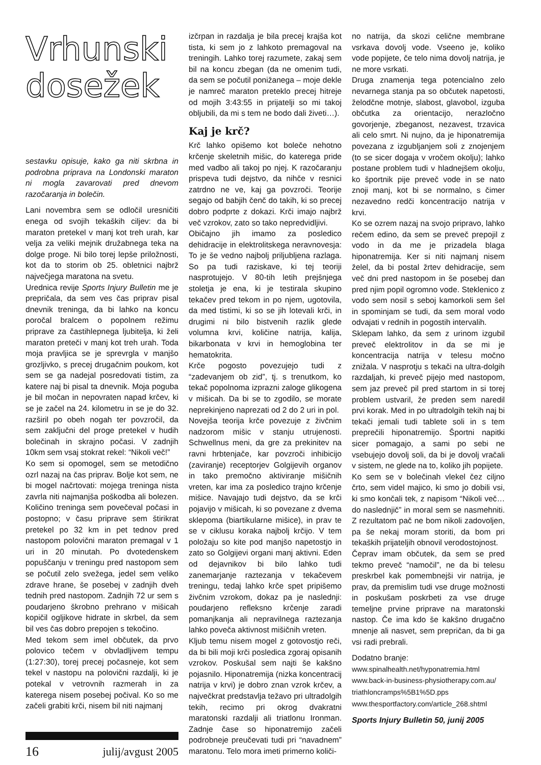Vrhunski
dosežek
sestavku opisuje, kako ga niti skrbna in podrobna priprava na Londonski maraton ni mogla zavarovati pred dnevom razočaranja in bolečin.
Lani novembra sem se odločil uresničiti enega od svojih tekaških ciljev: da bi maraton pretekel v manj kot treh urah, kar velja za veliki mejnik družabnega teka na dolge proge. Ni bilo torej lepše priložnosti, kot da to storim ob 25. obletnici najbrž največjega maratona na svetu.
Urednica revije Sports Injury Bulletin me je prepričala, da sem ves čas priprav pisal dnevnik treninga, da bi lahko na koncu poročal bralcem o popolnem režimu priprave za častihlepnega ljubitelja, ki želi maraton preteči v manj kot treh urah. Toda moja pravljica se je sprevrgla v manjšo grozljivko, s precej drugačnim poukom, kot sem se ga nadejal posredovati tistim, za katere naj bi pisal ta dnevnik. Moja poguba je bil močan in nepovraten napad krčev, ki se je začel na 24. kilometru in se je do 32. razširil po obeh nogah ter povzročil, da sem zaključni del proge pretekel v hudih bolečinah in skrajno počasi. V zadnjih 10km sem vsaj stokrat rekel: “Nikoli več!”
Ko sem si opomogel, sem se metodično ozrl nazaj na čas priprav. Bolje kot sem, ne bi mogel načrtovati: mojega treninga nista zavrla niti najmanjša poškodba ali bolezen. Količino treninga sem povečeval počasi in postopno; v času priprave sem štirikrat pretekel po 32 km in pet tednov pred nastopom polovični maraton premagal v 1 uri in 20 minutah. Po dvotedenskem popuščanju v treningu pred nastopom sem se počutil zelo svežega, jedel sem veliko zdrave hrane, še posebej v zadnjih dveh tednih pred nastopom. Zadnjih 72 ur sem s poudarjeno škrobno prehrano v mišicah kopičil ogljikove hidrate in skrbel, da sem bil ves čas dobro prepojen s tekočino.
Med tekom sem imel občutek, da prvo polovico tečem v obvladljivem tempu (1:27:30), torej precej počasneje, kot sem tekel v nastopu na polovični razdalji, ki je potekal v vetrovnih razmerah in za katerega nisem posebej počival. Ko so me začeli grabiti krči, nisem bil niti najmanj
16 julij/avgust 2005
izčrpan in razdalja je bila precej krajša kot tista, ki sem jo z lahkoto premagoval na treningih. Lahko torej razumete, zakaj sem bil na koncu zbegan (da ne omenim tudi, da sem se počutil ponižanega – moje dekle je namreč maraton preteklo precej hitreje od mojih 3:43:55 in prijatelji so mi takoj obljubili, da mi s tem ne bodo dali živeti…).
Kaj je krč?
Krč lahko opišemo kot boleče nehotno krčenje skeletnih mišic, do katerega pride med vadbo ali takoj po njej. K razočaranju prispeva tudi dejstvo, da nihče v resnici zatrdno ne ve, kaj ga povzroči. Teorije segajo od babjih čenč do takih, ki so precej dobro podprte z dokazi. Krči imajo najbrž več vzrokov, zato so tako nepredvidljivi.
Običajno jih imamo za posledico dehidracije in elektrolitskega neravnovesja: To je še vedno najbolj priljubljena razlaga. So pa tudi raziskave, ki tej teoriji nasprotujejo. V 80-tih letih prejšnjega stoletja je ena, ki je testirala skupino tekačev pred tekom in po njem, ugotovila, da med tistimi, ki so se jih lotevali krči, in drugimi ni bilo bistvenih razlik glede volumna krvi, količine natrija, kalija, bikarbonata v krvi in hemoglobina ter hematokrita.
Krče pogosto povezujejo tudi z “zadevanjem ob zid”, tj. s trenutkom, ko tekač popolnoma izprazni zaloge glikogena v mišicah. Da bi se to zgodilo, se morate neprekinjeno naprezati od 2 do 2 uri in pol.
Novejša teorija krče povezuje z živčnim nadzorom mišic v stanju utrujenosti. Schwellnus meni, da gre za prekinitev na ravni hrbtenjače, kar povzroči inhibicijo (zaviranje) receptorjev Golgijevih organov in tako premočno aktiviranje mišičnih vreten, kar ima za posledico trajno krčenje mišice. Navajajo tudi dejstvo, da se krči pojavijo v mišicah, ki so povezane z dvema sklepoma (biartikularne mišice), in prav te se v ciklusu koraka najbolj krčijo. V tem položaju so kite pod manjšo napetostjo in zato so Golgijevi organi manj aktivni. Eden od dejavnikov bi bilo lahko tudi zanemarjanje raztezanja v tekačevem treningu, tedaj lahko krče spet pripišemo živčnim vzrokom, dokaz pa je naslednji: poudarjeno refleksno krčenje zaradi pomanjkanja ali nepravilnega raztezanja lahko poveča aktivnost mišičnih vreten.
Kljub temu nisem mogel z gotovostjo reči, da bi bili moji krči posledica zgoraj opisanih vzrokov. Poskušal sem najti še kakšno pojasnilo. Hiponatremija (nizka koncentracij natrija v krvi) je dobro znan vzrok krčev, a največkrat predstavlja težavo pri ultradolgih tekih, recimo pri okrog dvakratni maratonski razdalji ali triatlonu Ironman. Zadnje čase so hiponatremijo začeli podrobneje preučevati tudi pri “navadnem” maratonu. Telo mora imeti primerno količi-
no natrija, da skozi celične membrane vsrkava dovolj vode. Vseeno je, koliko vode popijete, če telo nima dovolj natrija, je ne more vsrkati.
Druga znamenja tega potencialno zelo nevarnega stanja pa so občutek napetosti, želodčne motnje, slabost, glavobol, izguba občutka za orientacijo, nerazločno govorjenje, zbeganost, nezavest, trzavica ali celo smrt. Ni nujno, da je hiponatremija povezana z izgubljanjem soli z znojenjem (to se sicer dogaja v vročem okolju); lahko postane problem tudi v hladnejšem okolju, ko športnik pije preveč vode in se nato znoji manj, kot bi se normalno, s čimer nezavedno redči koncentracijo natrija v krvi.
Ko se ozrem nazaj na svojo pripravo, lahko rečem edino, da sem se preveč prepojil z vodo in da me je prizadela blaga hiponatremija. Ker si niti najmanj nisem želel, da bi postal žrtev dehidracije, sem več dni pred nastopom in še posebej dan pred njim popil ogromno vode. Steklenico z vodo sem nosil s seboj kamorkoli sem šel in spominjam se tudi, da sem moral vodo odvajati v rednih in pogostih intervalih.
Sklepam lahko, da sem z urinom izgubil preveč elektrolitov in da se mi je koncentracija natrija v telesu močno znižala. V nasprotju s tekači na ultra-dolgih razdaljah, ki preveč pijejo med nastopom, sem jaz preveč pil pred startom in si torej problem ustvaril, že preden sem naredil prvi korak. Med in po ultradolgih tekih naj bi tekači jemali tudi tablete soli in s tem preprečili hiponatremijo. Športni napitki sicer pomagajo, a sami po sebi ne vsebujejo dovolj soli, da bi je dovolj vračali v sistem, ne glede na to, koliko jih popijete.
Ko sem se v bolečinah vlekel čez ciljno črto, sem videl majico, ki smo jo dobili vsi, ki smo končali tek, z napisom “Nikoli več… do naslednjič” in moral sem se nasmehniti. Z rezultatom pač ne bom nikoli zadovoljen, pa še nekaj moram storiti, da bom pri tekaških prijateljih obnovil verodostojnost.
Čeprav imam občutek, da sem se pred tekmo preveč “namočil”, ne da bi telesu preskrbel kak pomembnejši vir natrija, je prav, da premislim tudi vse druge možnosti in poskušam poskrbeti za vse druge temeljne prvine priprave na maratonski nastop. Če ima kdo še kakšno drugačno mnenje ali nasvet, sem prepričan, da bi ga vsi radi prebrali.
Dodatno branje:
www.spinalhealth.net/hyponatremia.html
www.back-in-business-physiotherapy.com.au/ triathloncramps%5B1%5D.pps
www.thesportfactory.com/article_268.shtml
Sports Injury Bulletin 50, junij 2005